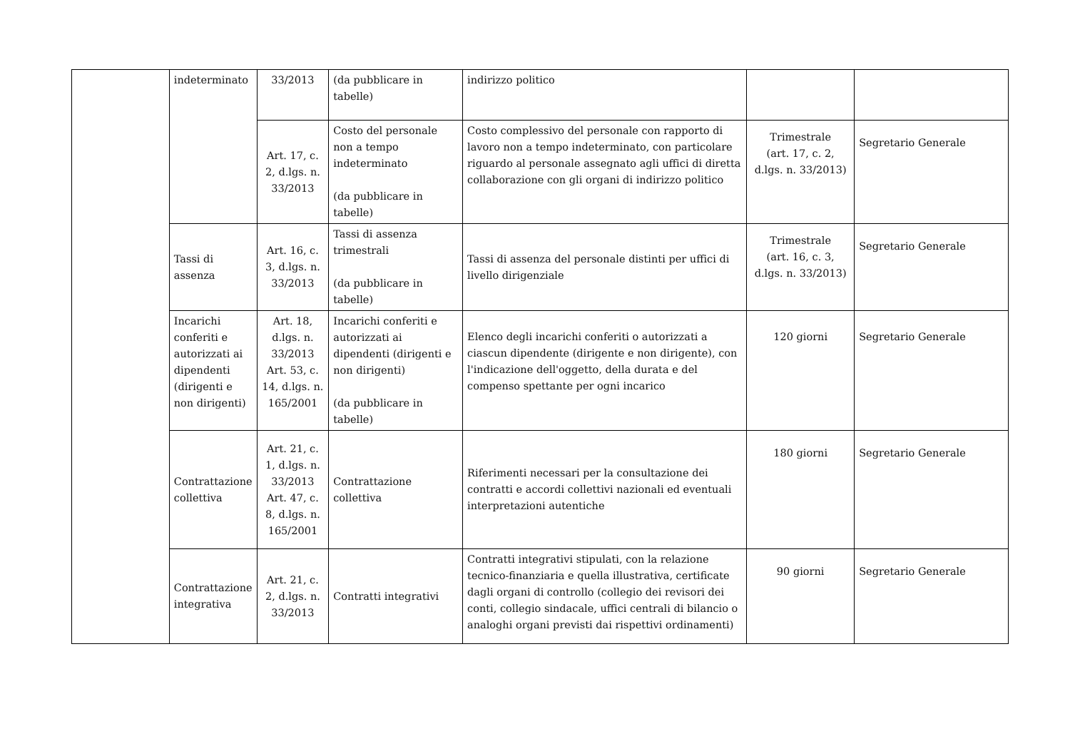| | indeterminato | 33/2013 | (da pubblicare in tabelle) | indirizzo politico | | |
| | | Art. 17, c. 2, d.lgs. n. 33/2013 | Costo del personale non a tempo indeterminato (da pubblicare in tabelle) | Costo complessivo del personale con rapporto di lavoro non a tempo indeterminato, con particolare riguardo al personale assegnato agli uffici di diretta collaborazione con gli organi di indirizzo politico | Trimestrale (art. 17, c. 2, d.lgs. n. 33/2013) | Segretario Generale |
| | Tassi di assenza | Art. 16, c. 3, d.lgs. n. 33/2013 | Tassi di assenza trimestrali (da pubblicare in tabelle) | Tassi di assenza del personale distinti per uffici di livello dirigenziale | Trimestrale (art. 16, c. 3, d.lgs. n. 33/2013) | Segretario Generale |
| | Incarichi conferiti e autorizzati ai dipendenti (dirigenti e non dirigenti) | Art. 18, d.lgs. n. 33/2013 Art. 53, c. 14, d.lgs. n. 165/2001 | Incarichi conferiti e autorizzati ai dipendenti (dirigenti e non dirigenti) (da pubblicare in tabelle) | Elenco degli incarichi conferiti o autorizzati a ciascun dipendente (dirigente e non dirigente), con l'indicazione dell'oggetto, della durata e del compenso spettante per ogni incarico | 120 giorni | Segretario Generale |
| | Contrattazione collettiva | Art. 21, c. 1, d.lgs. n. 33/2013 Art. 47, c. 8, d.lgs. n. 165/2001 | Contrattazione collettiva | Riferimenti necessari per la consultazione dei contratti e accordi collettivi nazionali ed eventuali interpretazioni autentiche | 180 giorni | Segretario Generale |
| | Contrattazione integrativa | Art. 21, c. 2, d.lgs. n. 33/2013 | Contratti integrativi | Contratti integrativi stipulati, con la relazione tecnico-finanziaria e quella illustrativa, certificate dagli organi di controllo (collegio dei revisori dei conti, collegio sindacale, uffici centrali di bilancio o analoghi organi previsti dai rispettivi ordinamenti) | 90 giorni | Segretario Generale |